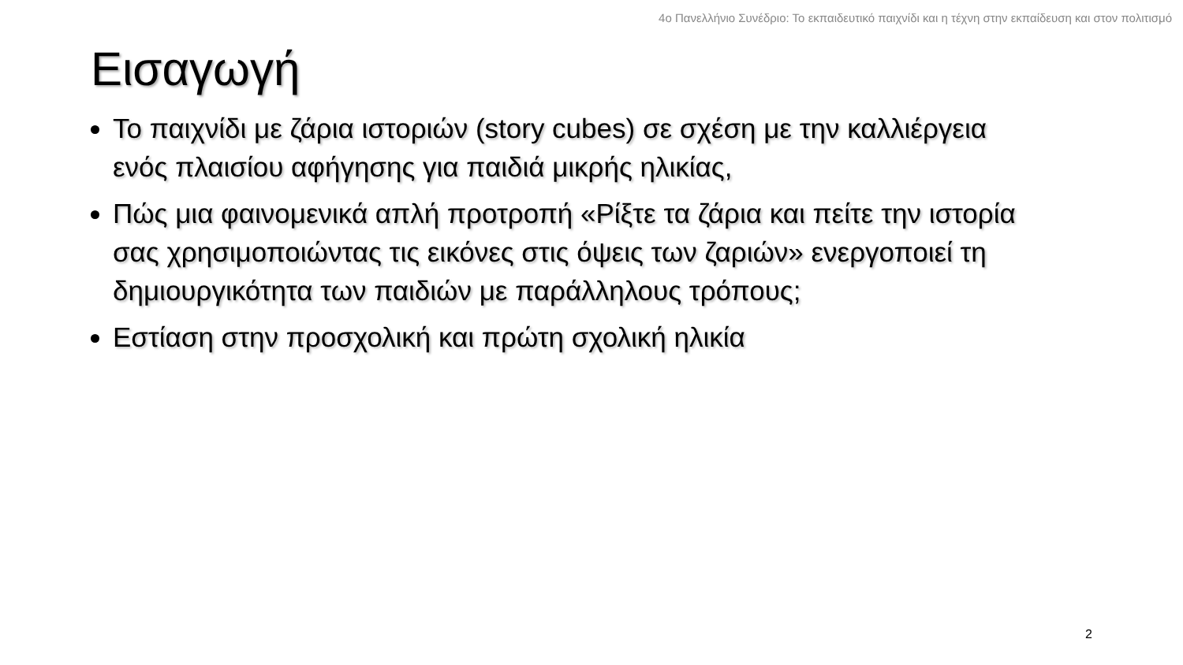4ο Πανελλήνιο Συνέδριο: Το εκπαιδευτικό παιχνίδι και η τέχνη στην εκπαίδευση και στον πολιτισμό
Εισαγωγή
Το παιχνίδι με ζάρια ιστοριών (story cubes) σε σχέση με την καλλιέργεια ενός πλαισίου αφήγησης για παιδιά μικρής ηλικίας,
Πώς μια φαινομενικά απλή προτροπή «Ρίξτε τα ζάρια και πείτε την ιστορία σας χρησιμοποιώντας τις εικόνες στις όψεις των ζαριών» ενεργοποιεί τη δημιουργικότητα των παιδιών με παράλληλους τρόπους;
Εστίαση στην προσχολική και πρώτη σχολική ηλικία
2